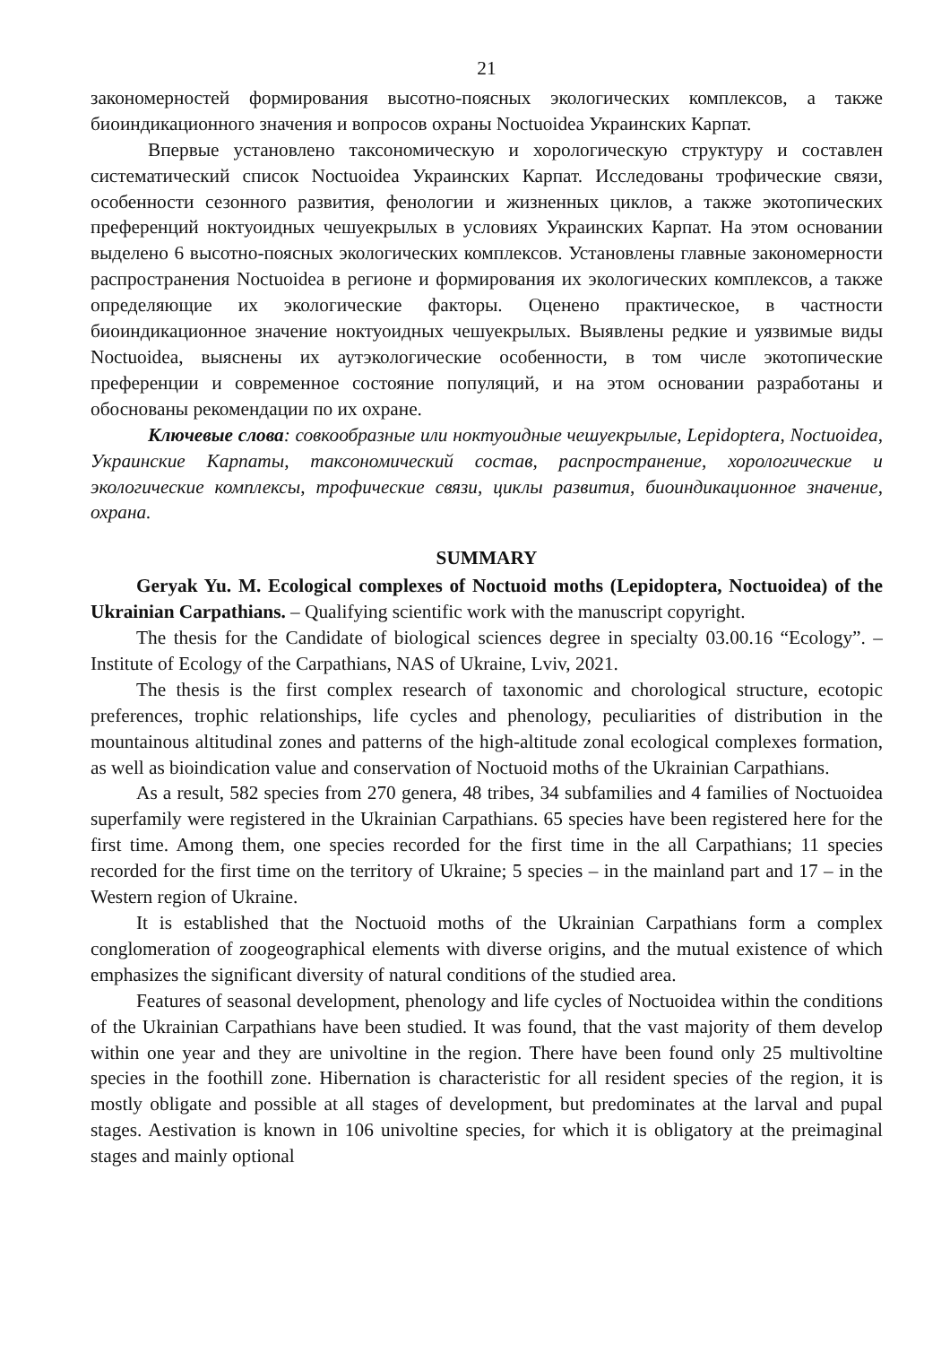21
закономерностей формирования высотно-поясных экологических комплексов, а также биоиндикационного значения и вопросов охраны Noctuoidea Украинских Карпат.
Впервые установлено таксономическую и хорологическую структуру и составлен систематический список Noctuoidea Украинских Карпат. Исследованы трофические связи, особенности сезонного развития, фенологии и жизненных циклов, а также экотопических преференций ноктуоидных чешуекрылых в условиях Украинских Карпат. На этом основании выделено 6 высотно-поясных экологических комплексов. Установлены главные закономерности распространения Noctuoidea в регионе и формирования их экологических комплексов, а также определяющие их экологические факторы. Оценено практическое, в частности биоиндикационное значение ноктуоидных чешуекрылых. Выявлены редкие и уязвимые виды Noctuoidea, выяснены их аутэкологические особенности, в том числе экотопические преференции и современное состояние популяций, и на этом основании разработаны и обоснованы рекомендации по их охране.
Ключевые слова: совкообразные или ноктуоидные чешуекрылые, Lepidoptera, Noctuoidea, Украинские Карпаты, таксономический состав, распространение, хорологические и экологические комплексы, трофические связи, циклы развития, биоиндикационное значение, охрана.
SUMMARY
Geryak Yu. M. Ecological complexes of Noctuoid moths (Lepidoptera, Noctuoidea) of the Ukrainian Carpathians. – Qualifying scientific work with the manuscript copyright.
The thesis for the Candidate of biological sciences degree in specialty 03.00.16 “Ecology”. – Institute of Ecology of the Carpathians, NAS of Ukraine, Lviv, 2021.
The thesis is the first complex research of taxonomic and chorological structure, ecotopic preferences, trophic relationships, life cycles and phenology, peculiarities of distribution in the mountainous altitudinal zones and patterns of the high-altitude zonal ecological complexes formation, as well as bioindication value and conservation of Noctuoid moths of the Ukrainian Carpathians.
As a result, 582 species from 270 genera, 48 tribes, 34 subfamilies and 4 families of Noctuoidea superfamily were registered in the Ukrainian Carpathians. 65 species have been registered here for the first time. Among them, one species recorded for the first time in the all Carpathians; 11 species recorded for the first time on the territory of Ukraine; 5 species – in the mainland part and 17 – in the Western region of Ukraine.
It is established that the Noctuoid moths of the Ukrainian Carpathians form a complex conglomeration of zoogeographical elements with diverse origins, and the mutual existence of which emphasizes the significant diversity of natural conditions of the studied area.
Features of seasonal development, phenology and life cycles of Noctuoidea within the conditions of the Ukrainian Carpathians have been studied. It was found, that the vast majority of them develop within one year and they are univoltine in the region. There have been found only 25 multivoltine species in the foothill zone. Hibernation is characteristic for all resident species of the region, it is mostly obligate and possible at all stages of development, but predominates at the larval and pupal stages. Aestivation is known in 106 univoltine species, for which it is obligatory at the preimaginal stages and mainly optional